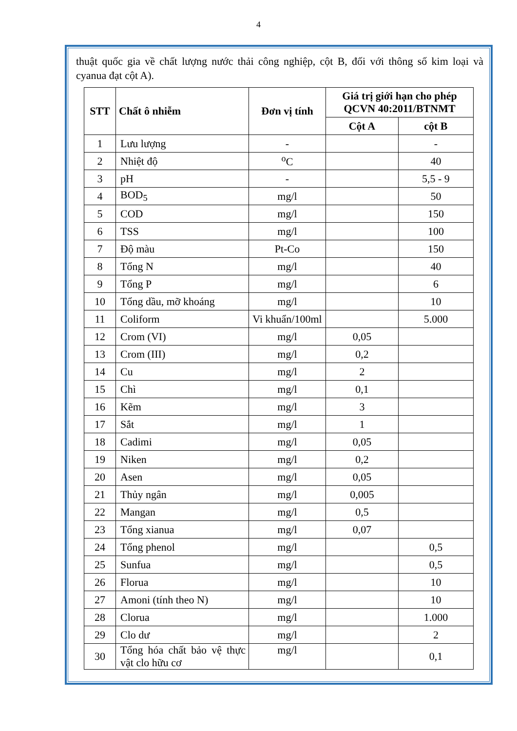4
thuật quốc gia về chất lượng nước thải công nghiệp, cột B, đối với thông số kim loại và cyanua đạt cột A).
| STT | Chất ô nhiễm | Đơn vị tính | Giá trị giới hạn cho phép QCVN 40:2011/BTNMT | |
| --- | --- | --- | --- | --- |
| | | | Cột A | cột B |
| 1 | Lưu lượng | - | | - |
| 2 | Nhiệt độ | <sup>o</sup> C | | 40 |
| 3 | pH | - | | 5,5 - 9 |
| 4 | BOD<sub>5</sub> | mg/l | | 50 |
| 5 | COD | mg/l | | 150 |
| 6 | TSS | mg/l | | 100 |
| 7 | Độ màu | Pt-Co | | 150 |
| 8 | Tổng N | mg/l | | 40 |
| 9 | Tổng P | mg/l | | 6 |
| 10 | Tổng dầu, mỡ khoáng | mg/l | | 10 |
| 11 | Coliform | Vi khuẩn/100ml | | 5.000 |
| 12 | Crom (VI) | mg/l | 0,05 | |
| 13 | Crom (III) | mg/l | 0,2 | |
| 14 | Cu | mg/l | 2 | |
| 15 | Chì | mg/l | 0,1 | |
| 16 | Kẽm | mg/l | 3 | |
| 17 | Sắt | mg/l | 1 | |
| 18 | Cadimi | mg/l | 0,05 | |
| 19 | Niken | mg/l | 0,2 | |
| 20 | Asen | mg/l | 0,05 | |
| 21 | Thủy ngân | mg/l | 0,005 | |
| 22 | Mangan | mg/l | 0,5 | |
| 23 | Tổng xianua | mg/l | 0,07 | |
| 24 | Tổng phenol | mg/l | | 0,5 |
| 25 | Sunfua | mg/l | | 0,5 |
| 26 | Florua | mg/l | | 10 |
| 27 | Amoni (tính theo N) | mg/l | | 10 |
| 28 | Clorua | mg/l | | 1.000 |
| 29 | Clo dư | mg/l | | 2 |
| 30 | Tổng hóa chất bảo vệ thực vật clo hữu cơ | mg/l | | 0,1 |